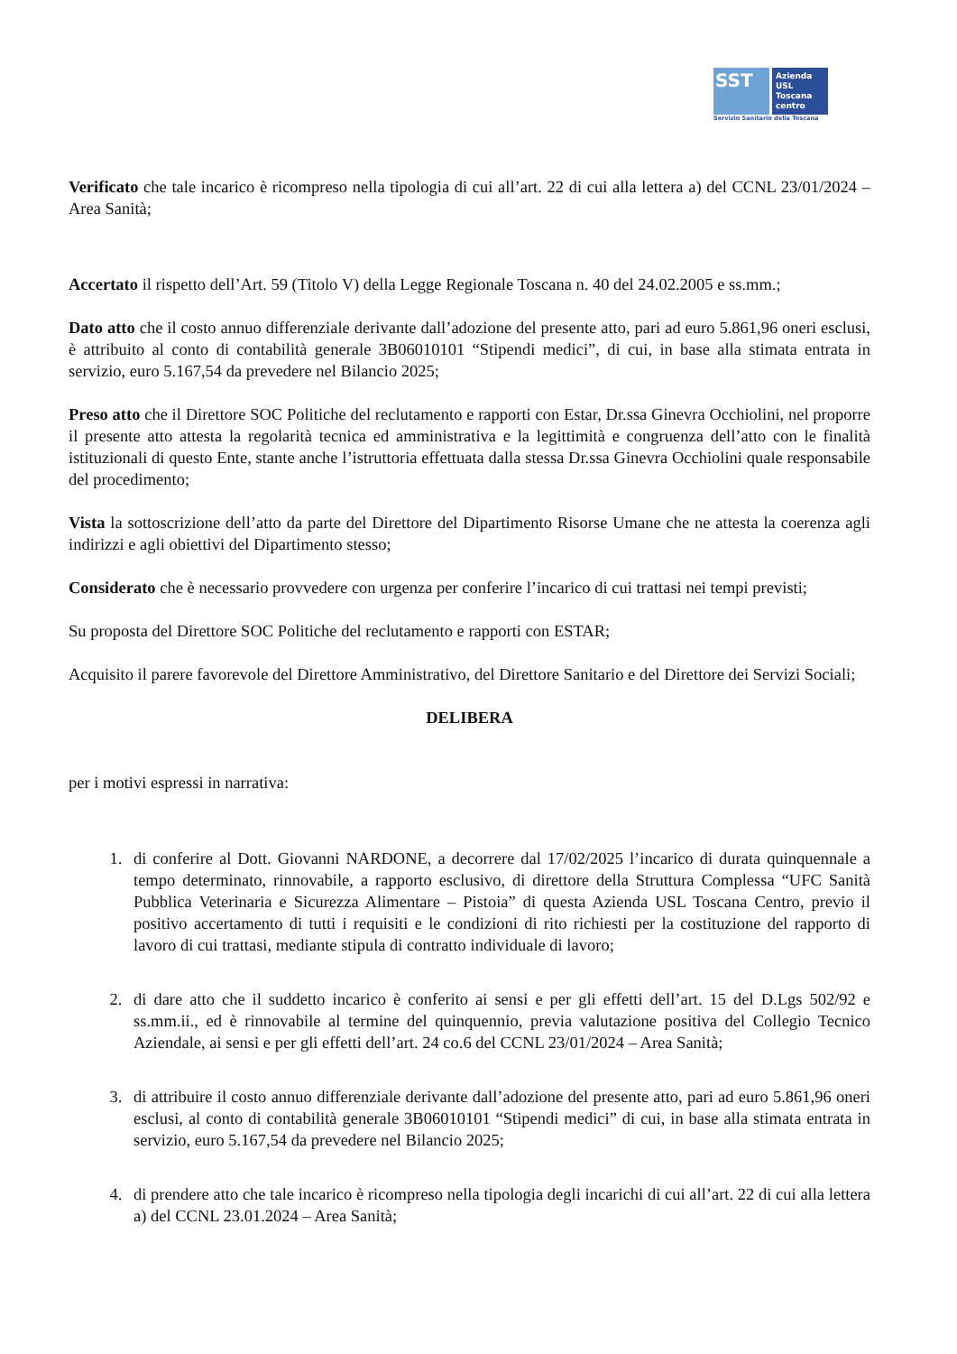SST
Azienda
USL
Toscana
centro
Servizio Sanitario della Toscana
Verificato che tale incarico è ricompreso nella tipologia di cui all’art. 22 di cui alla lettera a) del CCNL 23/01/2024 – Area Sanità;
Accertato il rispetto dell’Art. 59 (Titolo V) della Legge Regionale Toscana n. 40 del 24.02.2005 e ss.mm.;
Dato atto che il costo annuo differenziale derivante dall’adozione del presente atto, pari ad euro 5.861,96 oneri esclusi, è attribuito al conto di contabilità generale 3B06010101 “Stipendi medici”, di cui, in base alla stimata entrata in servizio, euro 5.167,54 da prevedere nel Bilancio 2025;
Preso atto che il Direttore SOC Politiche del reclutamento e rapporti con Estar, Dr.ssa Ginevra Occhiolini, nel proporre il presente atto attesta la regolarità tecnica ed amministrativa e la legittimità e congruenza dell’atto con le finalità istituzionali di questo Ente, stante anche l’istruttoria effettuata dalla stessa Dr.ssa Ginevra Occhiolini quale responsabile del procedimento;
Vista la sottoscrizione dell’atto da parte del Direttore del Dipartimento Risorse Umane che ne attesta la coerenza agli indirizzi e agli obiettivi del Dipartimento stesso;
Considerato che è necessario provvedere con urgenza per conferire l’incarico di cui trattasi nei tempi previsti;
Su proposta del Direttore SOC Politiche del reclutamento e rapporti con ESTAR;
Acquisito il parere favorevole del Direttore Amministrativo, del Direttore Sanitario e del Direttore dei Servizi Sociali;
DELIBERA
per i motivi espressi in narrativa:
1. di conferire al Dott. Giovanni NARDONE, a decorrere dal 17/02/2025 l’incarico di durata quinquennale a tempo determinato, rinnovabile, a rapporto esclusivo, di direttore della Struttura Complessa “UFC Sanità Pubblica Veterinaria e Sicurezza Alimentare – Pistoia” di questa Azienda USL Toscana Centro, previo il positivo accertamento di tutti i requisiti e le condizioni di rito richiesti per la costituzione del rapporto di lavoro di cui trattasi, mediante stipula di contratto individuale di lavoro;
2. di dare atto che il suddetto incarico è conferito ai sensi e per gli effetti dell’art. 15 del D.Lgs 502/92 e ss.mm.ii., ed è rinnovabile al termine del quinquennio, previa valutazione positiva del Collegio Tecnico Aziendale, ai sensi e per gli effetti dell’art. 24 co.6 del CCNL 23/01/2024 – Area Sanità;
3. di attribuire il costo annuo differenziale derivante dall’adozione del presente atto, pari ad euro 5.861,96 oneri esclusi, al conto di contabilità generale 3B06010101 “Stipendi medici” di cui, in base alla stimata entrata in servizio, euro 5.167,54 da prevedere nel Bilancio 2025;
4. di prendere atto che tale incarico è ricompreso nella tipologia degli incarichi di cui all’art. 22 di cui alla lettera a) del CCNL 23.01.2024 – Area Sanità;